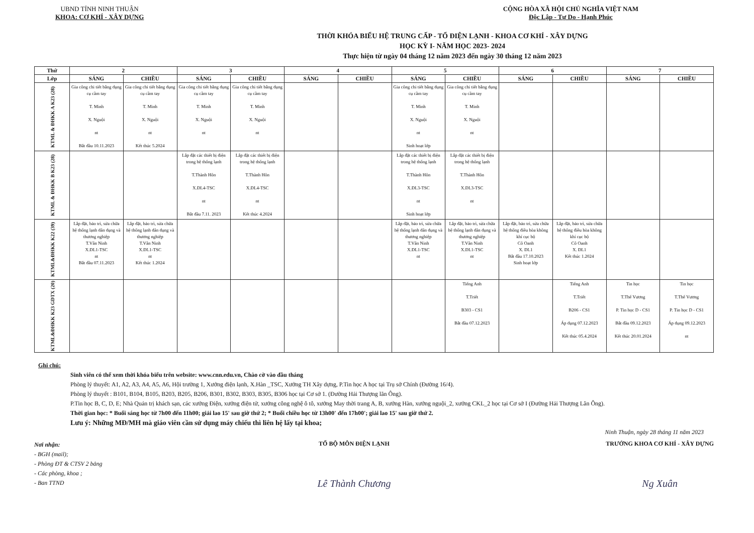UBND TỈNH NINH THUẬN
KHOA: CƠ KHÍ - XÂY DỰNG
CỘNG HÒA XÃ HỘI CHỦ NGHĨA VIỆT NAM
Độc Lập - Tự Do - Hạnh Phúc
THỜI KHÓA BIỂU HỆ TRUNG CẤP - TỔ ĐIỆN LẠNH - KHOA CƠ KHÍ - XÂY DỰNG
HỌC KỲ I- NĂM HỌC 2023- 2024
Thực hiện từ ngày 04 tháng 12 năm 2023 đến ngày 30 tháng 12 năm 2023
| Thứ | 2 | | 3 | | 4 | | 5 | | 6 | | 7 | |
| --- | --- | --- | --- | --- | --- | --- | --- | --- | --- | --- | --- | --- |
| Lớp | SÁNG | CHIỀU | SÁNG | CHIỀU | SÁNG | CHIỀU | SÁNG | CHIỀU | SÁNG | CHIỀU | SÁNG | CHIỀU |
| KTML & ĐHKK A K23 (28) | Gia công chi tiết bằng dụng cụ cầm tay T. Minh X. Nguội nt Bắt đầu 10.11.2023 | Gia công chi tiết bằng dụng cụ cầm tay T. Minh X. Nguội nt Kết thúc 5.2024 | Gia công chi tiết bằng dụng cụ cầm tay T. Minh X. Nguội nt | Gia công chi tiết bằng dụng cụ cầm tay T. Minh X. Nguội nt | | | Gia công chi tiết bằng dụng cụ cầm tay T. Minh X. Nguội nt Sinh hoạt lớp | Gia công chi tiết bằng dụng cụ cầm tay T. Minh X. Nguội nt | | | | |
| KTML & ĐHKK B K23 (28) | | | Lắp đặt các thiết bị điện trong hệ thống lạnh T.Thành Hôn X.ĐL4-TSC nt Bắt đầu 7.11. 2023 | Lắp đặt các thiết bị điện trong hệ thống lạnh T.Thành Hôn X.ĐL4-TSC nt Kết thúc 4.2024 | | | Lắp đặt các thiết bị điện trong hệ thống lạnh T.Thành Hôn X.ĐL3-TSC nt Sinh hoạt lớp | Lắp đặt các thiết bị điện trong hệ thống lạnh T.Thành Hôn X.ĐL3-TSC nt | | | | |
| KTML&ĐHKK K22 (39) | Lắp đặt, bảo trì, sửa chữa hệ thống lạnh dân dụng và thương nghiệp T.Văn Ninh X.ĐL1-TSC nt Bắt đầu 07.11.2023 | Lắp đặt, bảo trì, sửa chữa hệ thống lạnh dân dụng và thương nghiệp T.Văn Ninh X.ĐL1-TSC nt Kết thúc 1.2024 | | | | | Lắp đặt, bảo trì, sửa chữa hệ thống lạnh dân dụng và thương nghiệp T.Văn Ninh X.ĐL1-TSC nt | Lắp đặt, bảo trì, sửa chữa hệ thống lạnh dân dụng và thương nghiệp T.Văn Ninh X.ĐL1-TSC nt | Lắp đặt, bảo trì, sửa chữa hệ thống điều hòa không khí cục bộ Cô Oanh X. ĐL1 Bắt đầu 17.10.2023 Sinh hoạt lớp | Lắp đặt, bảo trì, sửa chữa hệ thống điều hòa không khí cục bộ Cô Oanh X. ĐL1 Kết thúc 1.2024 | | |
| KTML&ĐHKK K23 GDTX (20) | | | | | | | | Tiếng Anh T.Triết B303 - CS1 Bắt đầu 07.12.2023 | | Tiếng Anh T.Triết B206 - CS1 Áp dụng 07.12.2023 Kết thúc 05.4.2024 | Tin học T.Thế Vương P. Tin học D - CS1 Bắt đầu 09.12.2023 Kết thúc 20.01.2024 | Tin học T.Thế Vương P. Tin học D - CS1 Áp dụng 09.12.2023 nt |
Ghi chú:
Sinh viên có thể xem thời khóa biểu trên website: www.cnn.edu.vn, Chào cờ vào đầu tháng
Phòng lý thuyết: A1, A2, A3, A4, A5, A6, Hội trường 1, Xưởng điện lạnh, X.Hàn _TSC, Xưởng TH Xây dựng, P.Tin học A học tại Trụ sở Chính (Đường 16/4).
Phòng lý thuyết : B101, B104, B105, B203, B205, B206, B301, B302, B303, B305, B306 học tại Cơ sở 1. (Đường Hải Thượng lãn Ông).
P.Tin học B, C, D, E; Nhà Quản trị khách sạn, các xưởng Điện, xưởng điện tử, xưởng công nghệ ô tô, xưởng May thời trang A, B, xưởng Hàn, xưởng nguội_2, xưởng CKL_2 học tại Cơ sở I (Đường Hải Thượng Lãn Ông).
Thời gian học: * Buổi sáng học từ 7h00 đến 11h00; giải lao 15' sau giờ thứ 2; * Buổi chiều học từ 13h00' đến 17h00'; giải lao 15' sau giờ thứ 2.
Lưu ý: Những MĐ/MH mà giáo viên cần sử dụng máy chiếu thì liên hệ lấy tại khoa;
Ninh Thuận, ngày 28 tháng 11 năm 2023
Nơi nhận:
- BGH (mail);
- Phòng ĐT & CTSV 2 bảng
- Các phòng, khoa ;
- Ban TTND
TỔ BỘ MÔN ĐIỆN LẠNH
Lê Thành Chương
TRƯỞNG KHOA CƠ KHÍ - XÂY DỰNG
Ng Xuân